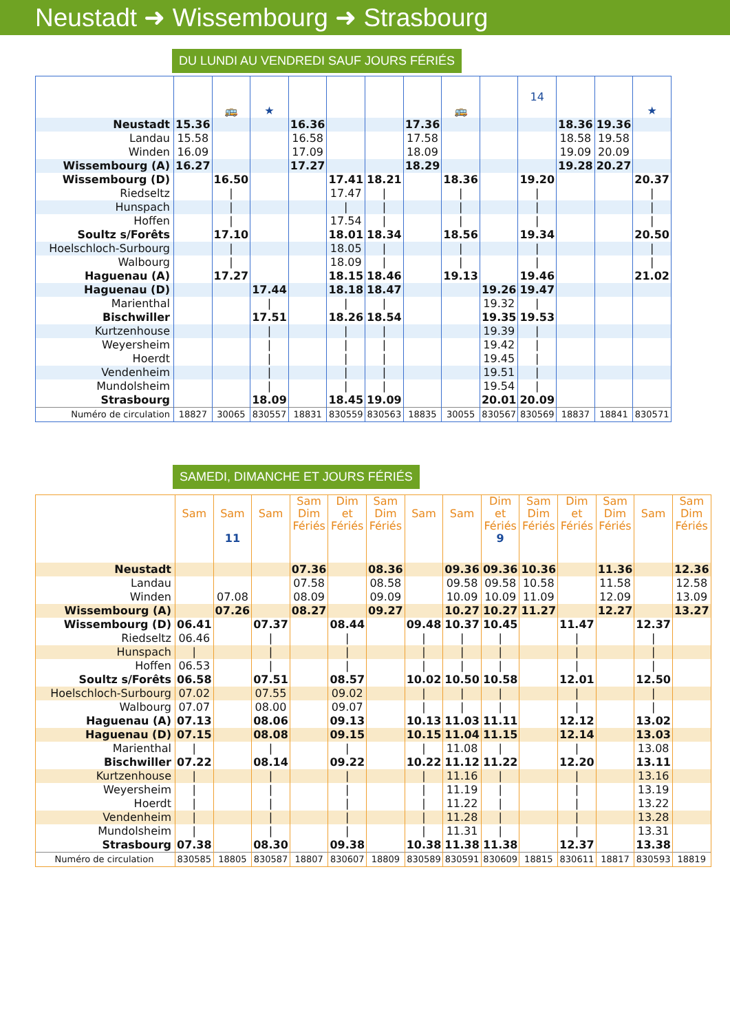Neustadt ➜ Wissembourg ➜ Strasbourg
DU LUNDI AU VENDREDI SAUF JOURS FÉRIÉS
| | | 🚌 | ★ | | | | | 🚌 | | 14 | | | ★ |
| --- | --- | --- | --- | --- | --- | --- | --- | --- | --- | --- | --- | --- | --- |
| Neustadt | 15.36 | | | 16.36 | | | 17.36 | | | | 18.36 | 19.36 | |
| Landau | 15.58 | | | 16.58 | | | 17.58 | | | | 18.58 | 19.58 | |
| Winden | 16.09 | | | 17.09 | | | 18.09 | | | | 19.09 | 20.09 | |
| Wissembourg (A) | 16.27 | | | 17.27 | | | 18.29 | | | | 19.28 | 20.27 | |
| Wissembourg (D) | | 16.50 | | | 17.41 | 18.21 | | 18.36 | | 19.20 | | | 20.37 |
| Riedseltz | | / | | | 17.47 | / | | / | | / | | | / |
| Hunspach | | / | | | / | / | | / | | / | | | / |
| Hoffen | | / | | | 17.54 | / | | / | | / | | | / |
| Soultz s/Forêts | | 17.10 | | | 18.01 | 18.34 | | 18.56 | | 19.34 | | | 20.50 |
| Hoelschloch-Surbourg | | / | | | 18.05 | / | | / | | / | | | / |
| Walbourg | | / | | | 18.09 | / | | / | | / | | | / |
| Haguenau (A) | | 17.27 | | | 18.15 | 18.46 | | 19.13 | | 19.46 | | | 21.02 |
| Haguenau (D) | | | 17.44 | | 18.18 | 18.47 | | | 19.26 | 19.47 | | | |
| Marienthal | | | / | | / | / | | | 19.32 | / | | | |
| Bischwiller | | | 17.51 | | 18.26 | 18.54 | | | 19.35 | 19.53 | | | |
| Kurtzenhouse | | | / | | / | / | | | 19.39 | / | | | |
| Weyersheim | | | / | | / | / | | | 19.42 | / | | | |
| Hoerdt | | | / | | / | / | | | 19.45 | / | | | |
| Vendenheim | | | / | | / | / | | | 19.51 | / | | | |
| Mundolsheim | | | / | | / | / | | | 19.54 | / | | | |
| Strasbourg | | | 18.09 | | 18.45 | 19.09 | | | 20.01 | 20.09 | | | |
| Numéro de circulation | 18827 | 30065 | 830557 | 18831 | 830559 | 830563 | 18835 | 30055 | 830567 | 830569 | 18837 | 18841 | 830571 |
SAMEDI, DIMANCHE ET JOURS FÉRIÉS
| | Sam | Sam 11 | Sam | Sam Dim Fériés | Dim et Fériés | Sam Dim Fériés | Sam | Sam | Dim et Fériés 9 | Sam Dim Fériés | Dim et Fériés | Sam Dim Fériés | Sam | Sam Dim Fériés |
| --- | --- | --- | --- | --- | --- | --- | --- | --- | --- | --- | --- | --- | --- | --- |
| Neustadt | | | | 07.36 | | 08.36 | | 09.36 | 09.36 | 10.36 | | 11.36 | | 12.36 |
| Landau | | | | 07.58 | | 08.58 | | 09.58 | 09.58 | 10.58 | | 11.58 | | 12.58 |
| Winden | | 07.08 | | 08.09 | | 09.09 | | 10.09 | 10.09 | 11.09 | | 12.09 | | 13.09 |
| Wissembourg (A) | | 07.26 | | 08.27 | | 09.27 | | 10.27 | 10.27 | 11.27 | | 12.27 | | 13.27 |
| Wissembourg (D) | 06.41 | | 07.37 | | 08.44 | | 09.48 | 10.37 | 10.45 | | 11.47 | | 12.37 | |
| Riedseltz | 06.46 | | / | | / | | / | / | / | | / | | / | |
| Hunspach | / | | / | | / | | / | / | / | | / | | / | |
| Hoffen | 06.53 | | / | | / | | / | / | / | | / | | / | |
| Soultz s/Forêts | 06.58 | | 07.51 | | 08.57 | | 10.02 | 10.50 | 10.58 | | 12.01 | | 12.50 | |
| Hoelschloch-Surbourg | 07.02 | | 07.55 | | 09.02 | | / | / | / | | / | | / | |
| Walbourg | 07.07 | | 08.00 | | 09.07 | | / | / | / | | / | | / | |
| Haguenau (A) | 07.13 | | 08.06 | | 09.13 | | 10.13 | 11.03 | 11.11 | | 12.12 | | 13.02 | |
| Haguenau (D) | 07.15 | | 08.08 | | 09.15 | | 10.15 | 11.04 | 11.15 | | 12.14 | | 13.03 | |
| Marienthal | / | | / | | / | | / | 11.08 | / | | / | | 13.08 | |
| Bischwiller | 07.22 | | 08.14 | | 09.22 | | 10.22 | 11.12 | 11.22 | | 12.20 | | 13.11 | |
| Kurtzenhouse | / | | / | | / | | / | 11.16 | / | | / | | 13.16 | |
| Weyersheim | / | | / | | / | | / | 11.19 | / | | / | | 13.19 | |
| Hoerdt | / | | / | | / | | / | 11.22 | / | | / | | 13.22 | |
| Vendenheim | / | | / | | / | | / | 11.28 | / | | / | | 13.28 | |
| Mundolsheim | / | | / | | / | | / | 11.31 | / | | / | | 13.31 | |
| Strasbourg | 07.38 | | 08.30 | | 09.38 | | 10.38 | 11.38 | 11.38 | | 12.37 | | 13.38 | |
| Numéro de circulation | 830585 | 18805 | 830587 | 18807 | 830607 | 18809 | 830589 | 830591 | 830609 | 18815 | 830611 | 18817 | 830593 | 18819 |